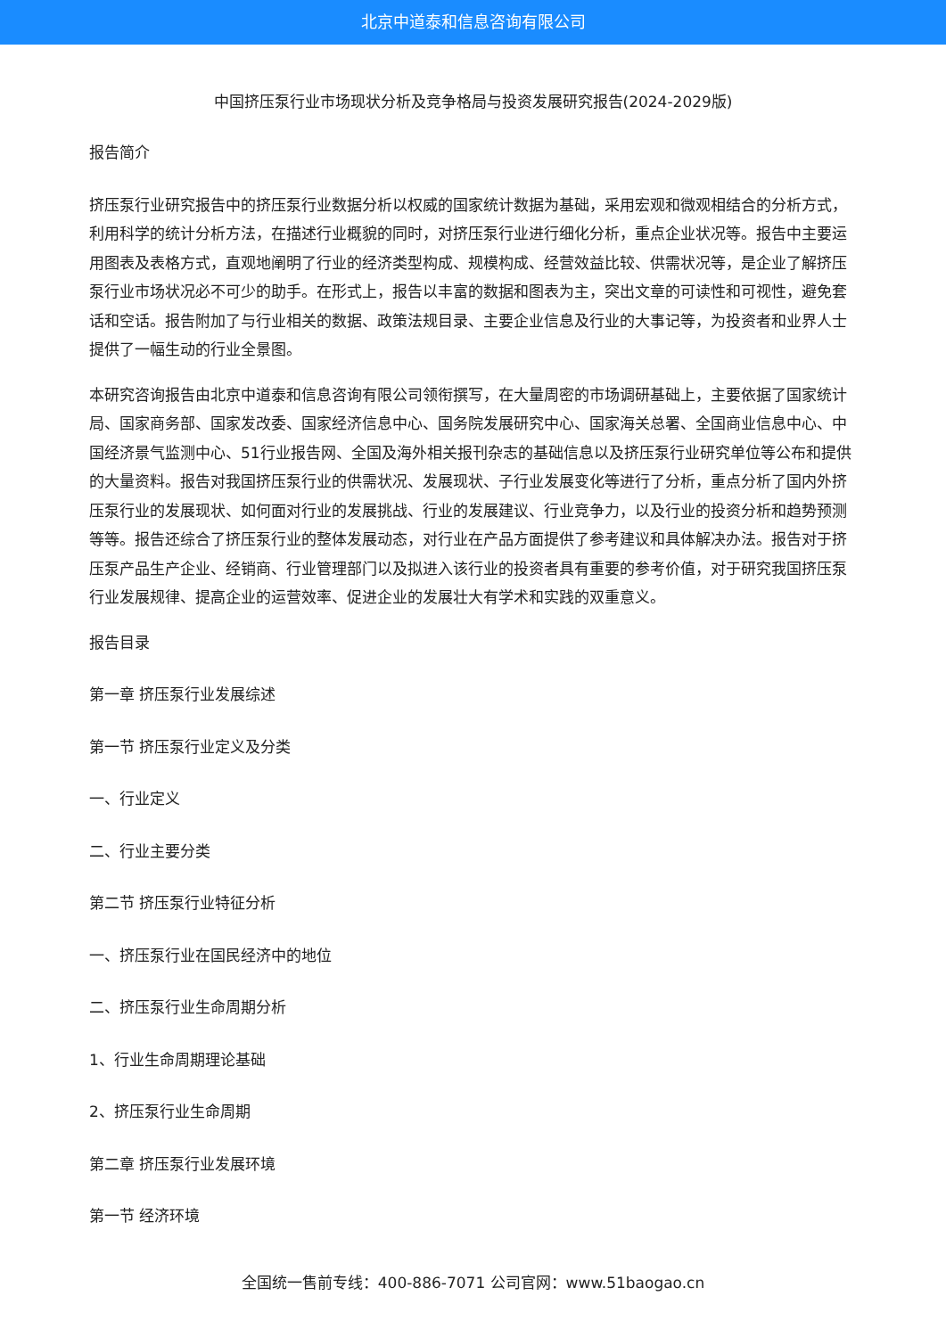北京中道泰和信息咨询有限公司
中国挤压泵行业市场现状分析及竞争格局与投资发展研究报告(2024-2029版)
报告简介
挤压泵行业研究报告中的挤压泵行业数据分析以权威的国家统计数据为基础，采用宏观和微观相结合的分析方式，利用科学的统计分析方法，在描述行业概貌的同时，对挤压泵行业进行细化分析，重点企业状况等。报告中主要运用图表及表格方式，直观地阐明了行业的经济类型构成、规模构成、经营效益比较、供需状况等，是企业了解挤压泵行业市场状况必不可少的助手。在形式上，报告以丰富的数据和图表为主，突出文章的可读性和可视性，避免套话和空话。报告附加了与行业相关的数据、政策法规目录、主要企业信息及行业的大事记等，为投资者和业界人士提供了一幅生动的行业全景图。
本研究咨询报告由北京中道泰和信息咨询有限公司领衔撰写，在大量周密的市场调研基础上，主要依据了国家统计局、国家商务部、国家发改委、国家经济信息中心、国务院发展研究中心、国家海关总署、全国商业信息中心、中国经济景气监测中心、51行业报告网、全国及海外相关报刊杂志的基础信息以及挤压泵行业研究单位等公布和提供的大量资料。报告对我国挤压泵行业的供需状况、发展现状、子行业发展变化等进行了分析，重点分析了国内外挤压泵行业的发展现状、如何面对行业的发展挑战、行业的发展建议、行业竞争力，以及行业的投资分析和趋势预测等等。报告还综合了挤压泵行业的整体发展动态，对行业在产品方面提供了参考建议和具体解决办法。报告对于挤压泵产品生产企业、经销商、行业管理部门以及拟进入该行业的投资者具有重要的参考价值，对于研究我国挤压泵行业发展规律、提高企业的运营效率、促进企业的发展壮大有学术和实践的双重意义。
报告目录
第一章 挤压泵行业发展综述
第一节 挤压泵行业定义及分类
一、行业定义
二、行业主要分类
第二节 挤压泵行业特征分析
一、挤压泵行业在国民经济中的地位
二、挤压泵行业生命周期分析
1、行业生命周期理论基础
2、挤压泵行业生命周期
第二章 挤压泵行业发展环境
第一节 经济环境
全国统一售前专线：400-886-7071 公司官网：www.51baogao.cn